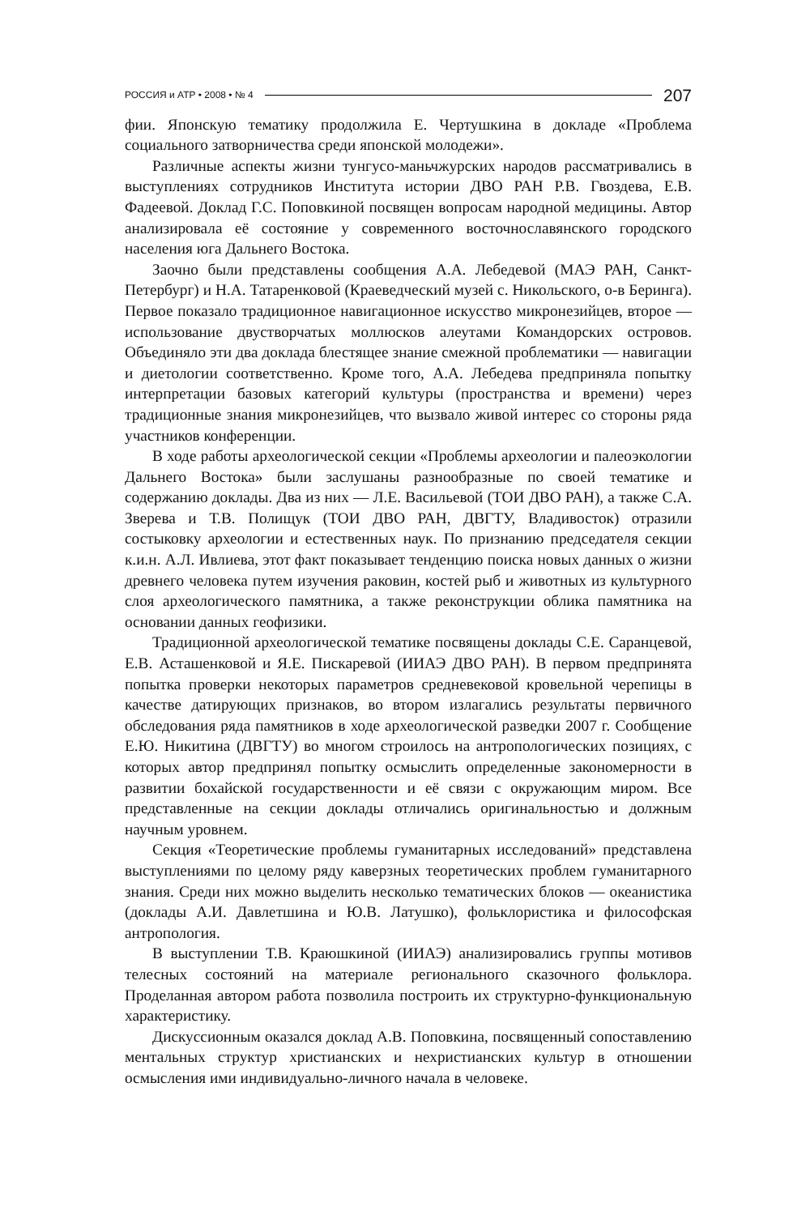РОССИЯ и АТР • 2008 • № 4 207
фии. Японскую тематику продолжила Е. Чертушкина в докладе «Проблема социального затворничества среди японской молодежи».
Различные аспекты жизни тунгусо-маньчжурских народов рассматривались в выступлениях сотрудников Института истории ДВО РАН Р.В. Гвоздева, Е.В. Фадеевой. Доклад Г.С. Поповкиной посвящен вопросам народной медицины. Автор анализировала её состояние у современного восточнославянского городского населения юга Дальнего Востока.
Заочно были представлены сообщения А.А. Лебедевой (МАЭ РАН, Санкт-Петербург) и Н.А. Татаренковой (Краеведческий музей с. Никольского, о-в Беринга). Первое показало традиционное навигационное искусство микронезийцев, второе — использование двустворчатых моллюсков алеутами Командорских островов. Объединяло эти два доклада блестящее знание смежной проблематики — навигации и диетологии соответственно. Кроме того, А.А. Лебедева предприняла попытку интерпретации базовых категорий культуры (пространства и времени) через традиционные знания микронезийцев, что вызвало живой интерес со стороны ряда участников конференции.
В ходе работы археологической секции «Проблемы археологии и палеоэкологии Дальнего Востока» были заслушаны разнообразные по своей тематике и содержанию доклады. Два из них — Л.Е. Васильевой (ТОИ ДВО РАН), а также С.А. Зверева и Т.В. Полищук (ТОИ ДВО РАН, ДВГТУ, Владивосток) отразили состыковку археологии и естественных наук. По признанию председателя секции к.и.н. А.Л. Ивлиева, этот факт показывает тенденцию поиска новых данных о жизни древнего человека путем изучения раковин, костей рыб и животных из культурного слоя археологического памятника, а также реконструкции облика памятника на основании данных геофизики.
Традиционной археологической тематике посвящены доклады С.Е. Саранцевой, Е.В. Асташенковой и Я.Е. Пискаревой (ИИАЭ ДВО РАН). В первом предпринята попытка проверки некоторых параметров средневековой кровельной черепицы в качестве датирующих признаков, во втором излагались результаты первичного обследования ряда памятников в ходе археологической разведки 2007 г. Сообщение Е.Ю. Никитина (ДВГТУ) во многом строилось на антропологических позициях, с которых автор предпринял попытку осмыслить определенные закономерности в развитии бохайской государственности и её связи с окружающим миром. Все представленные на секции доклады отличались оригинальностью и должным научным уровнем.
Секция «Теоретические проблемы гуманитарных исследований» представлена выступлениями по целому ряду каверзных теоретических проблем гуманитарного знания. Среди них можно выделить несколько тематических блоков — океанистика (доклады А.И. Давлетшина и Ю.В. Латушко), фольклористика и философская антропология.
В выступлении Т.В. Краюшкиной (ИИАЭ) анализировались группы мотивов телесных состояний на материале регионального сказочного фольклора. Проделанная автором работа позволила построить их структурно-функциональную характеристику.
Дискуссионным оказался доклад А.В. Поповкина, посвященный сопоставлению ментальных структур христианских и нехристианских культур в отношении осмысления ими индивидуально-личного начала в человеке.